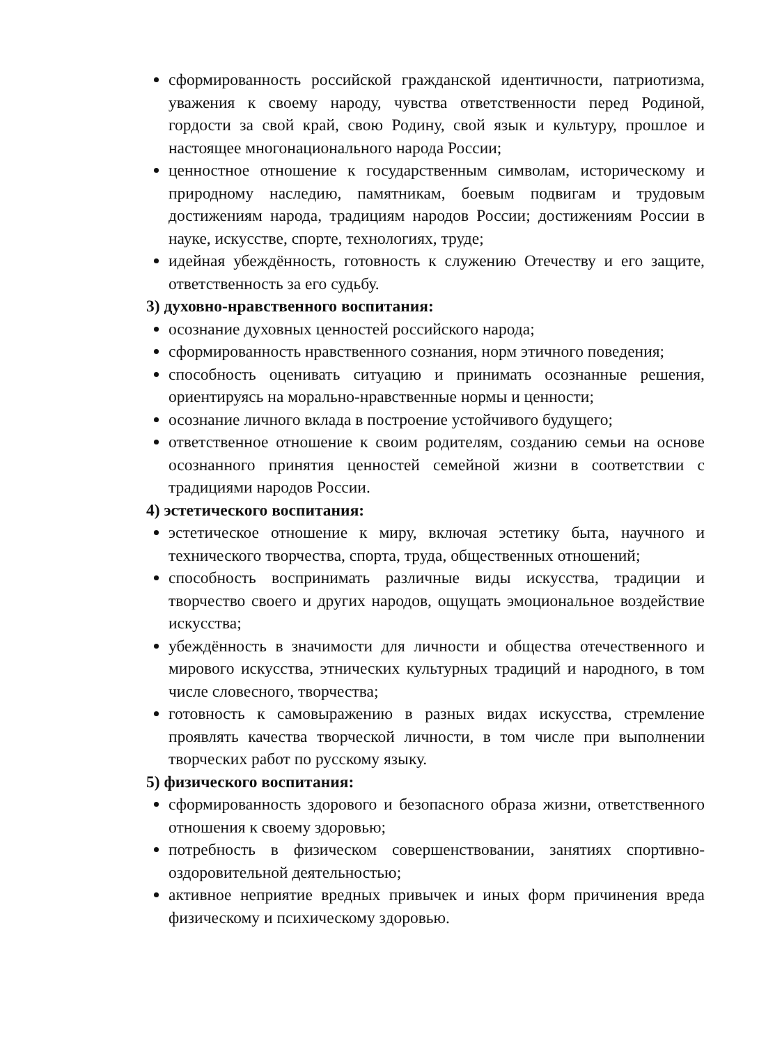сформированность российской гражданской идентичности, патриотизма, уважения к своему народу, чувства ответственности перед Родиной, гордости за свой край, свою Родину, свой язык и культуру, прошлое и настоящее многонационального народа России;
ценностное отношение к государственным символам, историческому и природному наследию, памятникам, боевым подвигам и трудовым достижениям народа, традициям народов России; достижениям России в науке, искусстве, спорте, технологиях, труде;
идейная убеждённость, готовность к служению Отечеству и его защите, ответственность за его судьбу.
3) духовно-нравственного воспитания:
осознание духовных ценностей российского народа;
сформированность нравственного сознания, норм этичного поведения;
способность оценивать ситуацию и принимать осознанные решения, ориентируясь на морально-нравственные нормы и ценности;
осознание личного вклада в построение устойчивого будущего;
ответственное отношение к своим родителям, созданию семьи на основе осознанного принятия ценностей семейной жизни в соответствии с традициями народов России.
4) эстетического воспитания:
эстетическое отношение к миру, включая эстетику быта, научного и технического творчества, спорта, труда, общественных отношений;
способность воспринимать различные виды искусства, традиции и творчество своего и других народов, ощущать эмоциональное воздействие искусства;
убеждённость в значимости для личности и общества отечественного и мирового искусства, этнических культурных традиций и народного, в том числе словесного, творчества;
готовность к самовыражению в разных видах искусства, стремление проявлять качества творческой личности, в том числе при выполнении творческих работ по русскому языку.
5) физического воспитания:
сформированность здорового и безопасного образа жизни, ответственного отношения к своему здоровью;
потребность в физическом совершенствовании, занятиях спортивно-оздоровительной деятельностью;
активное неприятие вредных привычек и иных форм причинения вреда физическому и психическому здоровью.